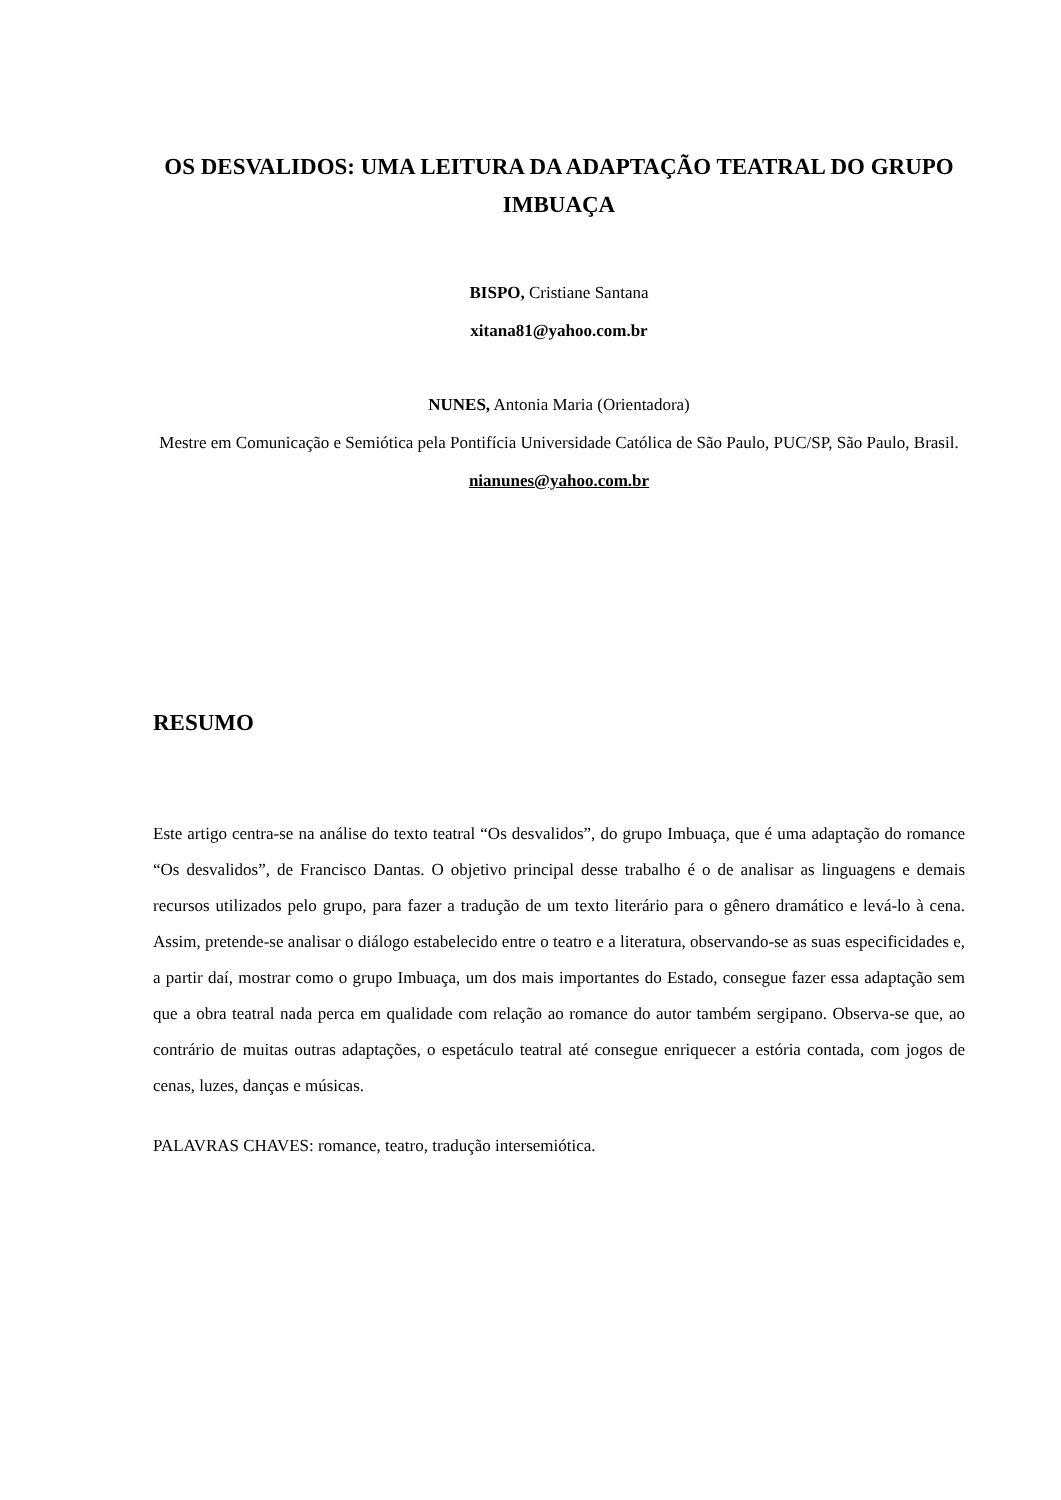OS DESVALIDOS: UMA LEITURA DA ADAPTAÇÃO TEATRAL DO GRUPO IMBUAÇA
BISPO, Cristiane Santana
xitana81@yahoo.com.br
NUNES, Antonia Maria (Orientadora)
Mestre em Comunicação e Semiótica pela Pontifícia Universidade Católica de São Paulo, PUC/SP, São Paulo, Brasil.
nianunes@yahoo.com.br
RESUMO
Este artigo centra-se na análise do texto teatral “Os desvalidos”, do grupo Imbuaça, que é uma adaptação do romance “Os desvalidos”, de Francisco Dantas. O objetivo principal desse trabalho é o de analisar as linguagens e demais recursos utilizados pelo grupo, para fazer a tradução de um texto literário para o gênero dramático e levá-lo à cena. Assim, pretende-se analisar o diálogo estabelecido entre o teatro e a literatura, observando-se as suas especificidades e, a partir daí, mostrar como o grupo Imbuaça, um dos mais importantes do Estado, consegue fazer essa adaptação sem que a obra teatral nada perca em qualidade com relação ao romance do autor também sergipano. Observa-se que, ao contrário de muitas outras adaptações, o espetáculo teatral até consegue enriquecer a estória contada, com jogos de cenas, luzes, danças e músicas.
PALAVRAS CHAVES: romance, teatro, tradução intersemiótica.